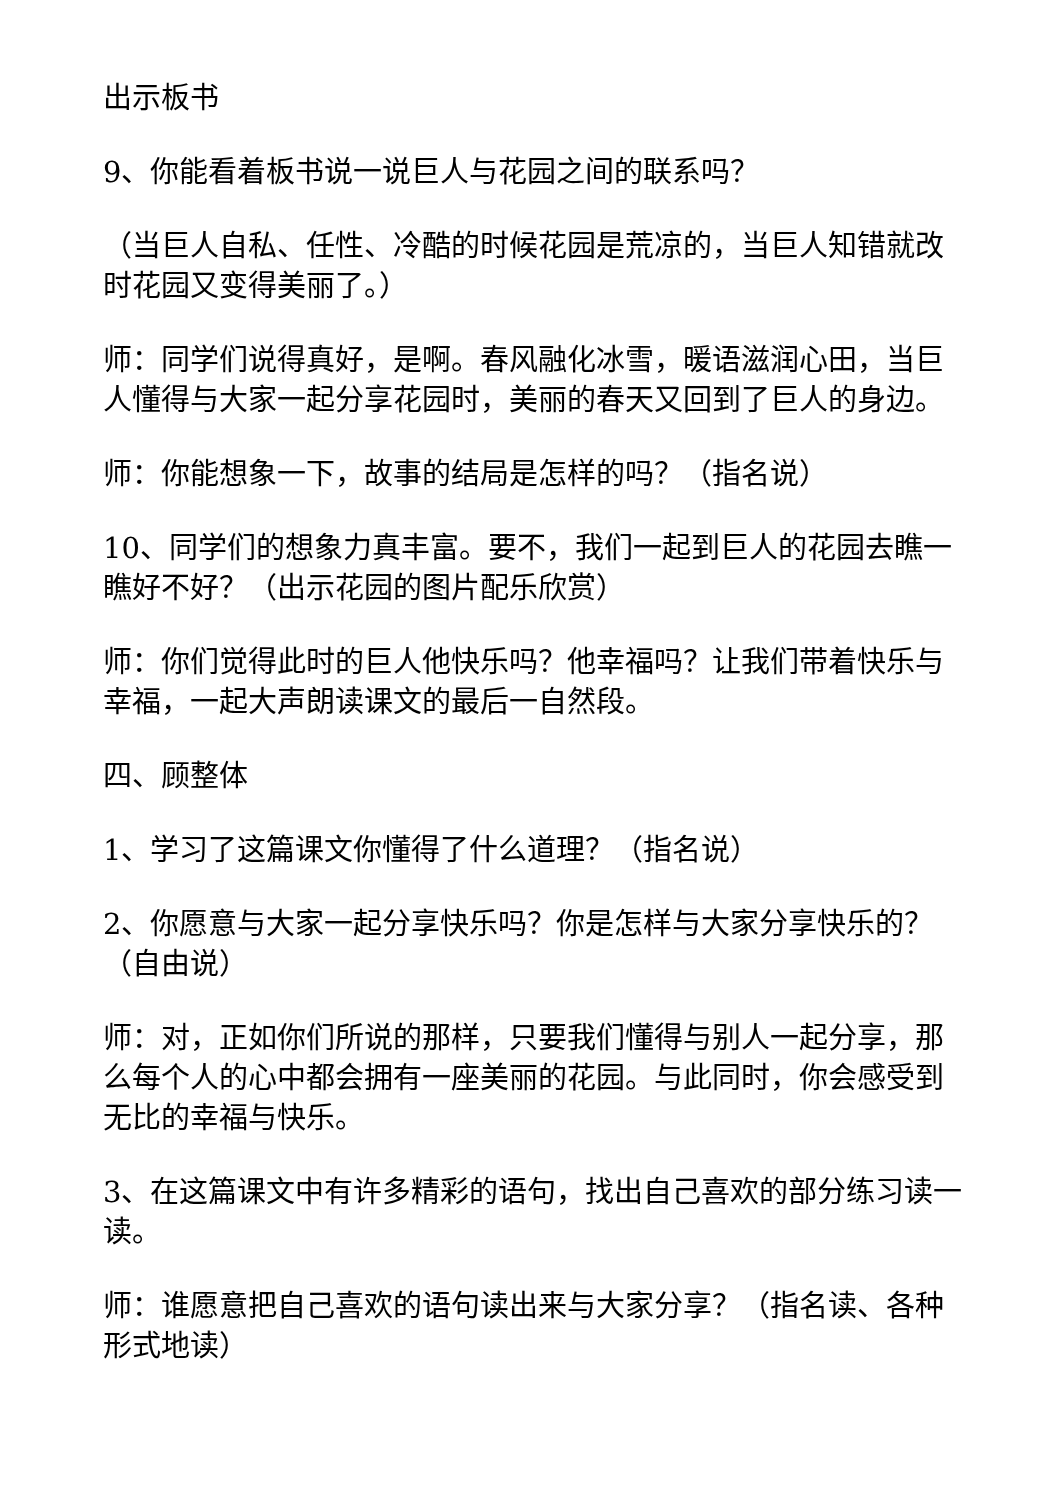出示板书
9、你能看着板书说一说巨人与花园之间的联系吗？
（当巨人自私、任性、冷酷的时候花园是荒凉的，当巨人知错就改时花园又变得美丽了。）
师：同学们说得真好，是啊。春风融化冰雪，暖语滋润心田，当巨人懂得与大家一起分享花园时，美丽的春天又回到了巨人的身边。
师：你能想象一下，故事的结局是怎样的吗？（指名说）
10、同学们的想象力真丰富。要不，我们一起到巨人的花园去瞧一瞧好不好？（出示花园的图片配乐欣赏）
师：你们觉得此时的巨人他快乐吗？他幸福吗？让我们带着快乐与幸福，一起大声朗读课文的最后一自然段。
四、顾整体
1、学习了这篇课文你懂得了什么道理？（指名说）
2、你愿意与大家一起分享快乐吗？你是怎样与大家分享快乐的？（自由说）
师：对，正如你们所说的那样，只要我们懂得与别人一起分享，那么每个人的心中都会拥有一座美丽的花园。与此同时，你会感受到无比的幸福与快乐。
3、在这篇课文中有许多精彩的语句，找出自己喜欢的部分练习读一读。
师：谁愿意把自己喜欢的语句读出来与大家分享？（指名读、各种形式地读）